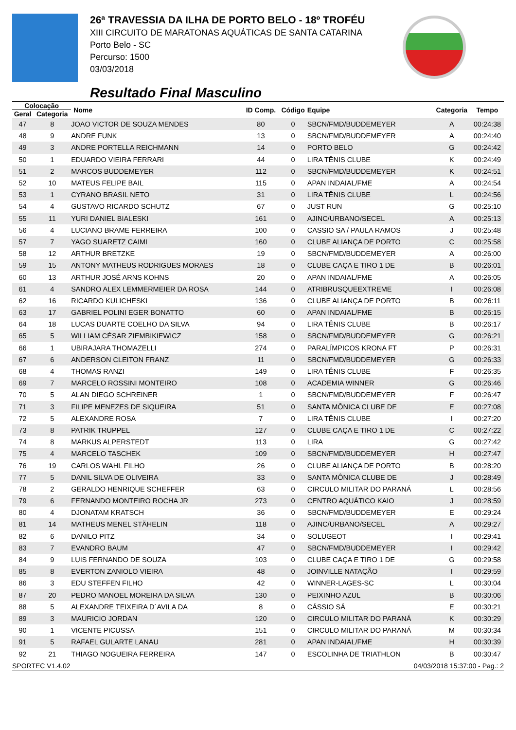26ª TRAVESSIA DA ILHA DE PORTO BELO - 18º TROFÉU
XIII CIRCUITO DE MARATONAS AQUÁTICAS DE SANTA CATARINA
Porto Belo - SC
Percurso: 1500
03/03/2018
Resultado Final Masculino
| Colocação | | Nome | ID Comp. | Código | Equipe | Categoria | Tempo |
| --- | --- | --- | --- | --- | --- | --- | --- |
| Geral | Categoria | | | | | | |
| 47 | 8 | JOAO VICTOR DE SOUZA MENDES | 80 | 0 | SBCN/FMD/BUDDEMEYER | A | 00:24:38 |
| 48 | 9 | ANDRE FUNK | 13 | 0 | SBCN/FMD/BUDDEMEYER | A | 00:24:40 |
| 49 | 3 | ANDRE PORTELLA REICHMANN | 14 | 0 | PORTO BELO | G | 00:24:42 |
| 50 | 1 | EDUARDO VIEIRA FERRARI | 44 | 0 | LIRA TÊNIS CLUBE | K | 00:24:49 |
| 51 | 2 | MARCOS BUDDEMEYER | 112 | 0 | SBCN/FMD/BUDDEMEYER | K | 00:24:51 |
| 52 | 10 | MATEUS FELIPE BAIL | 115 | 0 | APAN INDAIAL/FME | A | 00:24:54 |
| 53 | 1 | CYRANO BRASIL NETO | 31 | 0 | LIRA TÊNIS CLUBE | L | 00:24:56 |
| 54 | 4 | GUSTAVO RICARDO SCHUTZ | 67 | 0 | JUST RUN | G | 00:25:10 |
| 55 | 11 | YURI DANIEL BIALESKI | 161 | 0 | AJINC/URBANO/SECEL | A | 00:25:13 |
| 56 | 4 | LUCIANO BRAME FERREIRA | 100 | 0 | CASSIO SA / PAULA RAMOS | J | 00:25:48 |
| 57 | 7 | YAGO SUARETZ CAIMI | 160 | 0 | CLUBE ALIANÇA DE PORTO | C | 00:25:58 |
| 58 | 12 | ARTHUR BRETZKE | 19 | 0 | SBCN/FMD/BUDDEMEYER | A | 00:26:00 |
| 59 | 15 | ANTONY MATHEUS RODRIGUES MORAES | 18 | 0 | CLUBE CAÇA E TIRO 1 DE | B | 00:26:01 |
| 60 | 13 | ARTHUR JOSÉ ARNS KOHNS | 20 | 0 | APAN INDAIAL/FME | A | 00:26:05 |
| 61 | 4 | SANDRO ALEX LEMMERMEIER DA ROSA | 144 | 0 | ATRIBRUSQUEEXTREME | I | 00:26:08 |
| 62 | 16 | RICARDO KULICHESKI | 136 | 0 | CLUBE ALIANÇA DE PORTO | B | 00:26:11 |
| 63 | 17 | GABRIEL POLINI EGER BONATTO | 60 | 0 | APAN INDAIAL/FME | B | 00:26:15 |
| 64 | 18 | LUCAS DUARTE COELHO DA SILVA | 94 | 0 | LIRA TÊNIS CLUBE | B | 00:26:17 |
| 65 | 5 | WILLIAM CÉSAR ZIEMBIKIEWICZ | 158 | 0 | SBCN/FMD/BUDDEMEYER | G | 00:26:21 |
| 66 | 1 | UBIRAJARA THOMAZELLI | 274 | 0 | PARALÍMPICOS KRONA FT | P | 00:26:31 |
| 67 | 6 | ANDERSON CLEITON FRANZ | 11 | 0 | SBCN/FMD/BUDDEMEYER | G | 00:26:33 |
| 68 | 4 | THOMAS RANZI | 149 | 0 | LIRA TÊNIS CLUBE | F | 00:26:35 |
| 69 | 7 | MARCELO ROSSINI MONTEIRO | 108 | 0 | ACADEMIA WINNER | G | 00:26:46 |
| 70 | 5 | ALAN DIEGO SCHREINER | 1 | 0 | SBCN/FMD/BUDDEMEYER | F | 00:26:47 |
| 71 | 3 | FILIPE MENEZES DE SIQUEIRA | 51 | 0 | SANTA MÔNICA CLUBE DE | E | 00:27:08 |
| 72 | 5 | ALEXANDRE ROSA | 7 | 0 | LIRA TÊNIS CLUBE | I | 00:27:20 |
| 73 | 8 | PATRIK TRUPPEL | 127 | 0 | CLUBE CAÇA E TIRO 1 DE | C | 00:27:22 |
| 74 | 8 | MARKUS ALPERSTEDT | 113 | 0 | LIRA | G | 00:27:42 |
| 75 | 4 | MARCELO TASCHEK | 109 | 0 | SBCN/FMD/BUDDEMEYER | H | 00:27:47 |
| 76 | 19 | CARLOS WAHL FILHO | 26 | 0 | CLUBE ALIANÇA DE PORTO | B | 00:28:20 |
| 77 | 5 | DANIL SILVA DE OLIVEIRA | 33 | 0 | SANTA MÔNICA CLUBE DE | J | 00:28:49 |
| 78 | 2 | GERALDO HENRIQUE SCHEFFER | 63 | 0 | CIRCULO MILITAR DO PARANÁ | L | 00:28:56 |
| 79 | 6 | FERNANDO MONTEIRO ROCHA JR | 273 | 0 | CENTRO AQUÁTICO KAIO | J | 00:28:59 |
| 80 | 4 | DJONATAM KRATSCH | 36 | 0 | SBCN/FMD/BUDDEMEYER | E | 00:29:24 |
| 81 | 14 | MATHEUS MENEL STÄHELIN | 118 | 0 | AJINC/URBANO/SECEL | A | 00:29:27 |
| 82 | 6 | DANILO PITZ | 34 | 0 | SOLUGEOT | I | 00:29:41 |
| 83 | 7 | EVANDRO BAUM | 47 | 0 | SBCN/FMD/BUDDEMEYER | I | 00:29:42 |
| 84 | 9 | LUIS FERNANDO DE SOUZA | 103 | 0 | CLUBE CAÇA E TIRO 1 DE | G | 00:29:58 |
| 85 | 8 | EVERTON ZANIOLO VIEIRA | 48 | 0 | JOINVILLE NATAÇÃO | I | 00:29:59 |
| 86 | 3 | EDU STEFFEN FILHO | 42 | 0 | WINNER-LAGES-SC | L | 00:30:04 |
| 87 | 20 | PEDRO MANOEL MOREIRA DA SILVA | 130 | 0 | PEIXINHO AZUL | B | 00:30:06 |
| 88 | 5 | ALEXANDRE TEIXEIRA D´AVILA DA | 8 | 0 | CÁSSIO SÁ | E | 00:30:21 |
| 89 | 3 | MAURICIO JORDAN | 120 | 0 | CIRCULO MILITAR DO PARANÁ | K | 00:30:29 |
| 90 | 1 | VICENTE PICUSSA | 151 | 0 | CIRCULO MILITAR DO PARANÁ | M | 00:30:34 |
| 91 | 5 | RAFAEL GULARTE LANAU | 281 | 0 | APAN INDAIAL/FME | H | 00:30:39 |
| 92 | 21 | THIAGO NOGUEIRA FERREIRA | 147 | 0 | ESCOLINHA DE TRIATHLON | B | 00:30:47 |
SPORTEC V1.4.02 04/03/2018 15:37:00 - Pag.: 2